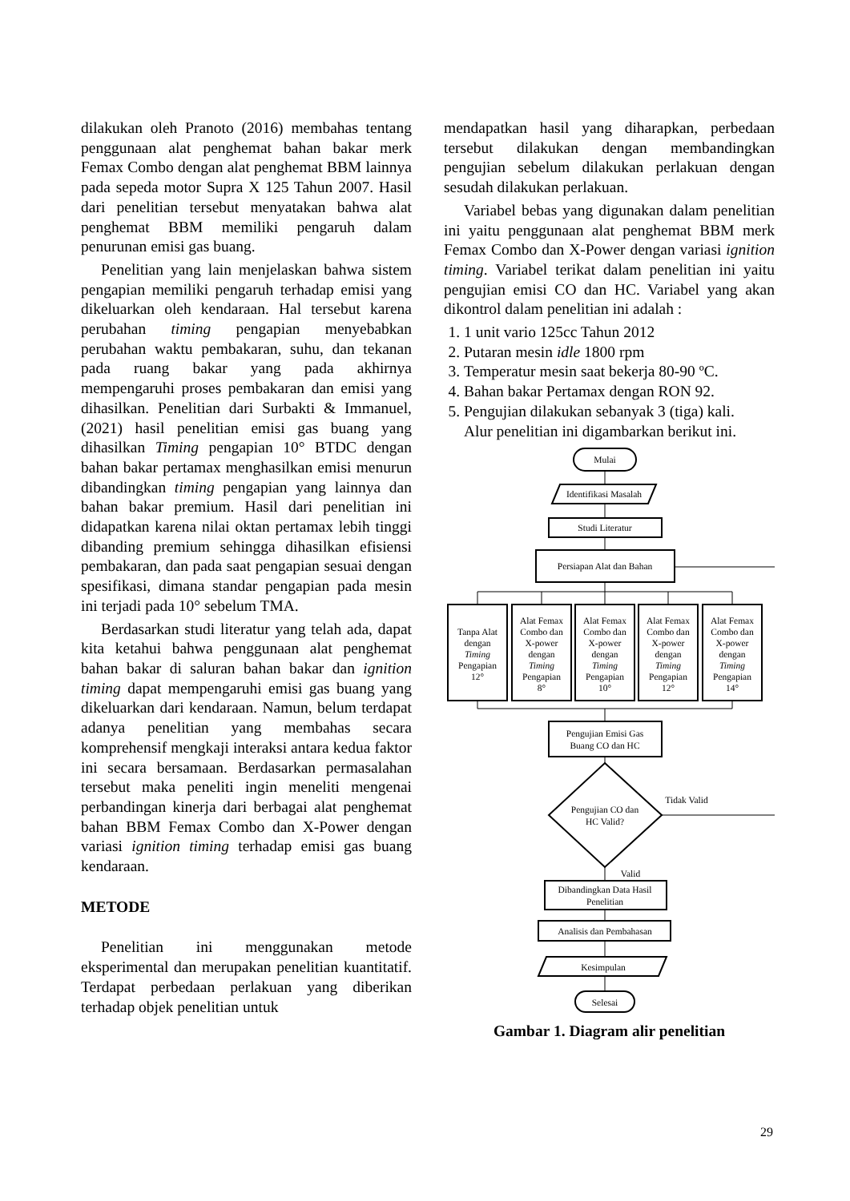dilakukan oleh Pranoto (2016) membahas tentang penggunaan alat penghemat bahan bakar merk Femax Combo dengan alat penghemat BBM lainnya pada sepeda motor Supra X 125 Tahun 2007. Hasil dari penelitian tersebut menyatakan bahwa alat penghemat BBM memiliki pengaruh dalam penurunan emisi gas buang.
Penelitian yang lain menjelaskan bahwa sistem pengapian memiliki pengaruh terhadap emisi yang dikeluarkan oleh kendaraan. Hal tersebut karena perubahan timing pengapian menyebabkan perubahan waktu pembakaran, suhu, dan tekanan pada ruang bakar yang pada akhirnya mempengaruhi proses pembakaran dan emisi yang dihasilkan. Penelitian dari Surbakti & Immanuel, (2021) hasil penelitian emisi gas buang yang dihasilkan Timing pengapian 10° BTDC dengan bahan bakar pertamax menghasilkan emisi menurun dibandingkan timing pengapian yang lainnya dan bahan bakar premium. Hasil dari penelitian ini didapatkan karena nilai oktan pertamax lebih tinggi dibanding premium sehingga dihasilkan efisiensi pembakaran, dan pada saat pengapian sesuai dengan spesifikasi, dimana standar pengapian pada mesin ini terjadi pada 10° sebelum TMA.
Berdasarkan studi literatur yang telah ada, dapat kita ketahui bahwa penggunaan alat penghemat bahan bakar di saluran bahan bakar dan ignition timing dapat mempengaruhi emisi gas buang yang dikeluarkan dari kendaraan. Namun, belum terdapat adanya penelitian yang membahas secara komprehensif mengkaji interaksi antara kedua faktor ini secara bersamaan. Berdasarkan permasalahan tersebut maka peneliti ingin meneliti mengenai perbandingan kinerja dari berbagai alat penghemat bahan BBM Femax Combo dan X-Power dengan variasi ignition timing terhadap emisi gas buang kendaraan.
METODE
Penelitian ini menggunakan metode eksperimental dan merupakan penelitian kuantitatif. Terdapat perbedaan perlakuan yang diberikan terhadap objek penelitian untuk
mendapatkan hasil yang diharapkan, perbedaan tersebut dilakukan dengan membandingkan pengujian sebelum dilakukan perlakuan dengan sesudah dilakukan perlakuan.
Variabel bebas yang digunakan dalam penelitian ini yaitu penggunaan alat penghemat BBM merk Femax Combo dan X-Power dengan variasi ignition timing. Variabel terikat dalam penelitian ini yaitu pengujian emisi CO dan HC. Variabel yang akan dikontrol dalam penelitian ini adalah :
1. 1 unit vario 125cc Tahun 2012
2. Putaran mesin idle 1800 rpm
3. Temperatur mesin saat bekerja 80-90 ºC.
4. Bahan bakar Pertamax dengan RON 92.
5. Pengujian dilakukan sebanyak 3 (tiga) kali.
Alur penelitian ini digambarkan berikut ini.
Mulai
Identifikasi Masalah
Studi Literatur
Persiapan Alat dan Bahan
Tanpa Alat
dengan
Timing
Pengapian
12°
Alat Femax
Combo dan
X-power
dengan
Timing
Pengapian
8°
Alat Femax
Combo dan
X-power
dengan
Timing
Pengapian
10°
Alat Femax
Combo dan
X-power
dengan
Timing
Pengapian
12°
Alat Femax
Combo dan
X-power
dengan
Timing
Pengapian
14°
Pengujian Emisi Gas
Buang CO dan HC
Pengujian CO dan
HC Valid?
Tidak Valid
Valid
Dibandingkan Data Hasil
Penelitian
Analisis dan Pembahasan
Kesimpulan
Selesai
Gambar 1. Diagram alir penelitian
29